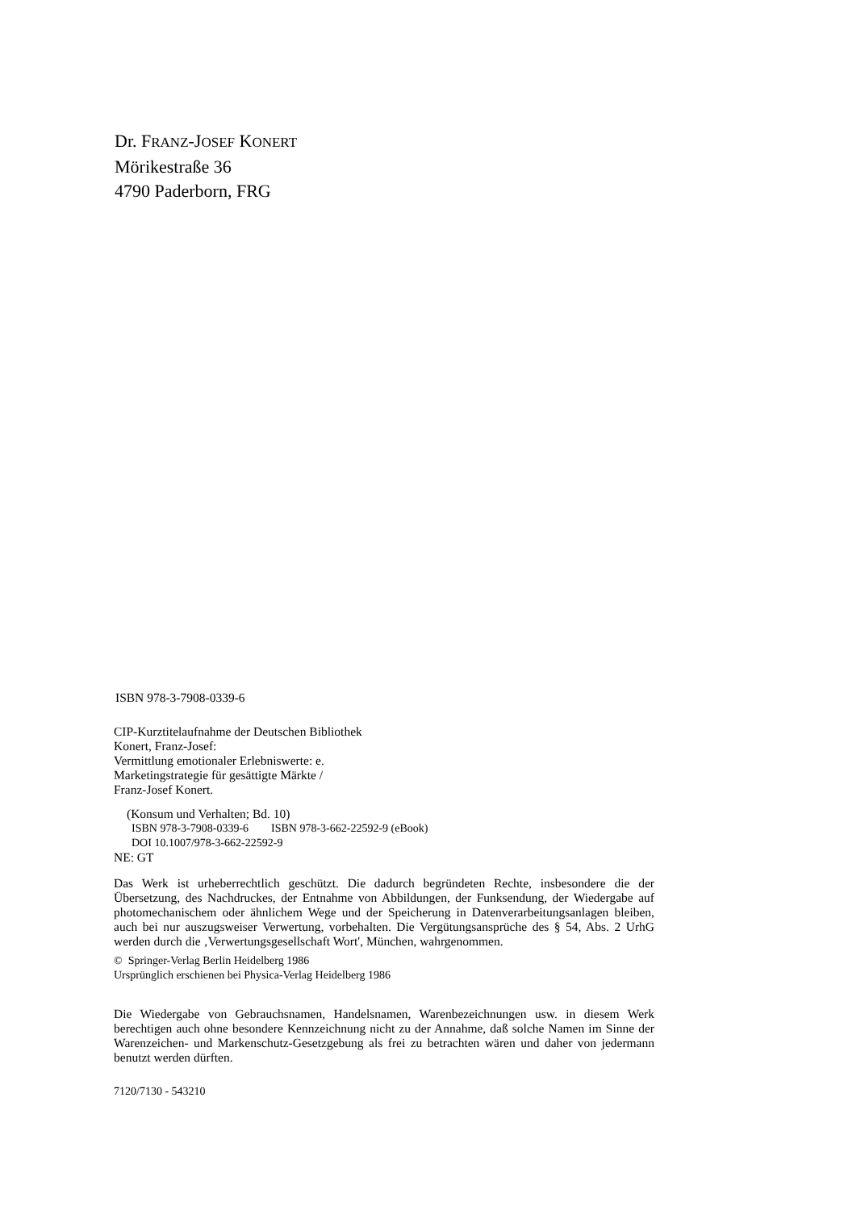Dr. FRANZ-JOSEF KONERT
Mörikestraße 36
4790 Paderborn, FRG
ISBN 978-3-7908-0339-6
CIP-Kurztitelaufnahme der Deutschen Bibliothek
Konert, Franz-Josef:
Vermittlung emotionaler Erlebniswerte: e.
Marketingstrategie für gesättigte Märkte /
Franz-Josef Konert.
(Konsum und Verhalten; Bd. 10)
ISBN 978-3-7908-0339-6 ISBN 978-3-662-22592-9 (eBook)
DOI 10.1007/978-3-662-22592-9
NE: GT
Das Werk ist urheberrechtlich geschützt. Die dadurch begründeten Rechte, insbesondere die der Übersetzung, des Nachdruckes, der Entnahme von Abbildungen, der Funksendung, der Wiedergabe auf photomechanischem oder ähnlichem Wege und der Speicherung in Datenverarbeitungsanlagen bleiben, auch bei nur auszugsweiser Verwertung, vorbehalten. Die Vergütungsansprüche des § 54, Abs. 2 UrhG werden durch die ‚Verwertungsgesellschaft Wort', München, wahrgenommen.
© Springer-Verlag Berlin Heidelberg 1986
Ursprünglich erschienen bei Physica-Verlag Heidelberg 1986
Die Wiedergabe von Gebrauchsnamen, Handelsnamen, Warenbezeichnungen usw. in diesem Werk berechtigen auch ohne besondere Kennzeichnung nicht zu der Annahme, daß solche Namen im Sinne der Warenzeichen- und Markenschutz-Gesetzgebung als frei zu betrachten wären und daher von jedermann benutzt werden dürften.
7120/7130 - 543210